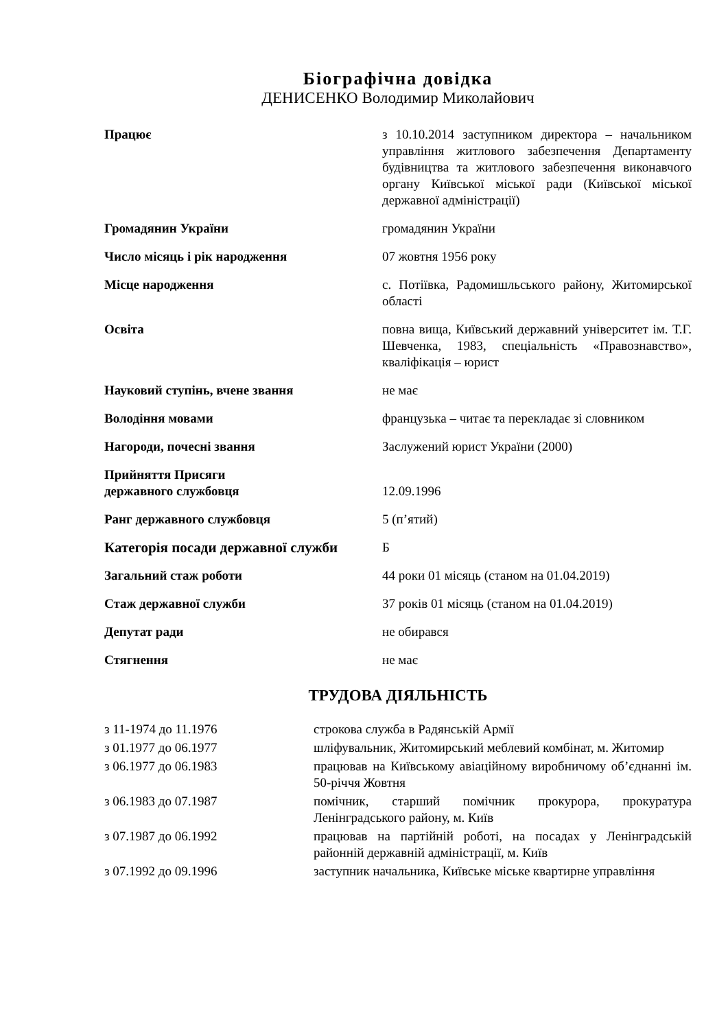Біографічна довідка
ДЕНИСЕНКО Володимир Миколайович
| Працює | з 10.10.2014 заступником директора – начальником управління житлового забезпечення Департаменту будівництва та житлового забезпечення виконавчого органу Київської міської ради (Київської міської державної адміністрації) |
| Громадянин України | громадянин України |
| Число місяць і рік народження | 07 жовтня 1956 року |
| Місце народження | с. Потіївка, Радомишльського району, Житомирської області |
| Освіта | повна вища, Київський державний університет ім. Т.Г. Шевченка, 1983, спеціальність «Правознавство», кваліфікація – юрист |
| Науковий ступінь, вчене звання | не має |
| Володіння мовами | французька – читає та перекладає зі словником |
| Нагороди, почесні звання | Заслужений юрист України (2000) |
| Прийняття Присяги державного службовця | 12.09.1996 |
| Ранг державного службовця | 5 (п’ятий) |
| Категорія посади державної служби | Б |
| Загальний стаж роботи | 44 роки 01 місяць (станом на 01.04.2019) |
| Стаж державної служби | 37 років 01 місяць (станом на 01.04.2019) |
| Депутат ради | не обирався |
| Стягнення | не має |
ТРУДОВА ДІЯЛЬНІСТЬ
| з 11-1974 до 11.1976 | строкова служба в Радянській Армії |
| з 01.1977 до 06.1977 | шліфувальник, Житомирський меблевий комбінат, м. Житомир |
| з 06.1977 до 06.1983 | працював на Київському авіаційному виробничому об’єднанні ім. 50-річчя Жовтня |
| з 06.1983 до 07.1987 | помічник, старший помічник прокурора, прокуратура Ленінградського району, м. Київ |
| з 07.1987 до 06.1992 | працював на партійній роботі, на посадах у Ленінградській районній державній адміністрації, м. Київ |
| з 07.1992 до 09.1996 | заступник начальника, Київське міське квартирне управління |